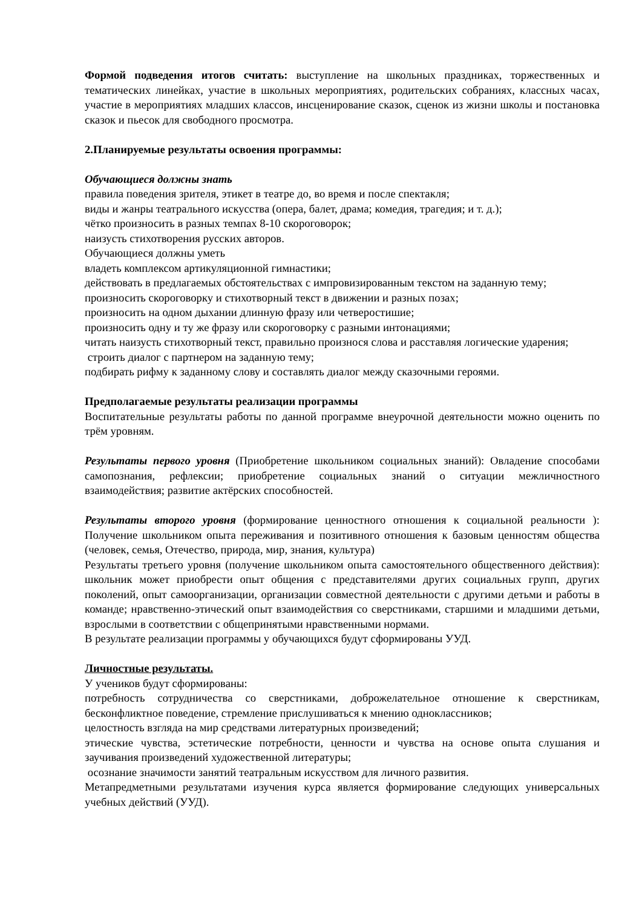Формой подведения итогов считать: выступление на школьных праздниках, торжественных и тематических линейках, участие в школьных мероприятиях, родительских собраниях, классных часах, участие в мероприятиях младших классов, инсценирование сказок, сценок из жизни школы и постановка сказок и пьесок для свободного просмотра.
2.Планируемые результаты освоения программы:
Обучающиеся должны знать
правила поведения зрителя, этикет в театре до, во время и после спектакля;
виды и жанры театрального искусства (опера, балет, драма; комедия, трагедия; и т. д.);
чётко произносить в разных темпах 8-10 скороговорок;
наизусть стихотворения русских авторов.
Обучающиеся должны уметь
владеть комплексом артикуляционной гимнастики;
действовать в предлагаемых обстоятельствах с импровизированным текстом на заданную тему;
произносить скороговорку и стихотворный текст в движении и разных позах;
произносить на одном дыхании длинную фразу или четверостишие;
произносить одну и ту же фразу или скороговорку с разными интонациями;
читать наизусть стихотворный текст, правильно произнося слова и расставляя логические ударения;
строить диалог с партнером на заданную тему;
подбирать рифму к заданному слову и составлять диалог между сказочными героями.
Предполагаемые результаты реализации программы
Воспитательные результаты работы по данной программе внеурочной деятельности можно оценить по трём уровням.
Результаты первого уровня (Приобретение школьником социальных знаний): Овладение способами самопознания, рефлексии; приобретение социальных знаний о ситуации межличностного взаимодействия; развитие актёрских способностей.
Результаты второго уровня (формирование ценностного отношения к социальной реальности ): Получение школьником опыта переживания и позитивного отношения к базовым ценностям общества (человек, семья, Отечество, природа, мир, знания, культура)
Результаты третьего уровня (получение школьником опыта самостоятельного общественного действия): школьник может приобрести опыт общения с представителями других социальных групп, других поколений, опыт самоорганизации, организации совместной деятельности с другими детьми и работы в команде; нравственно-этический опыт взаимодействия со сверстниками, старшими и младшими детьми, взрослыми в соответствии с общепринятыми нравственными нормами.
В результате реализации программы у обучающихся будут сформированы УУД.
Личностные результаты.
У учеников будут сформированы:
потребность сотрудничества со сверстниками, доброжелательное отношение к сверстникам, бесконфликтное поведение, стремление прислушиваться к мнению одноклассников;
целостность взгляда на мир средствами литературных произведений;
этические чувства, эстетические потребности, ценности и чувства на основе опыта слушания и заучивания произведений художественной литературы;
осознание значимости занятий театральным искусством для личного развития.
Метапредметными результатами изучения курса является формирование следующих универсальных учебных действий (УУД).